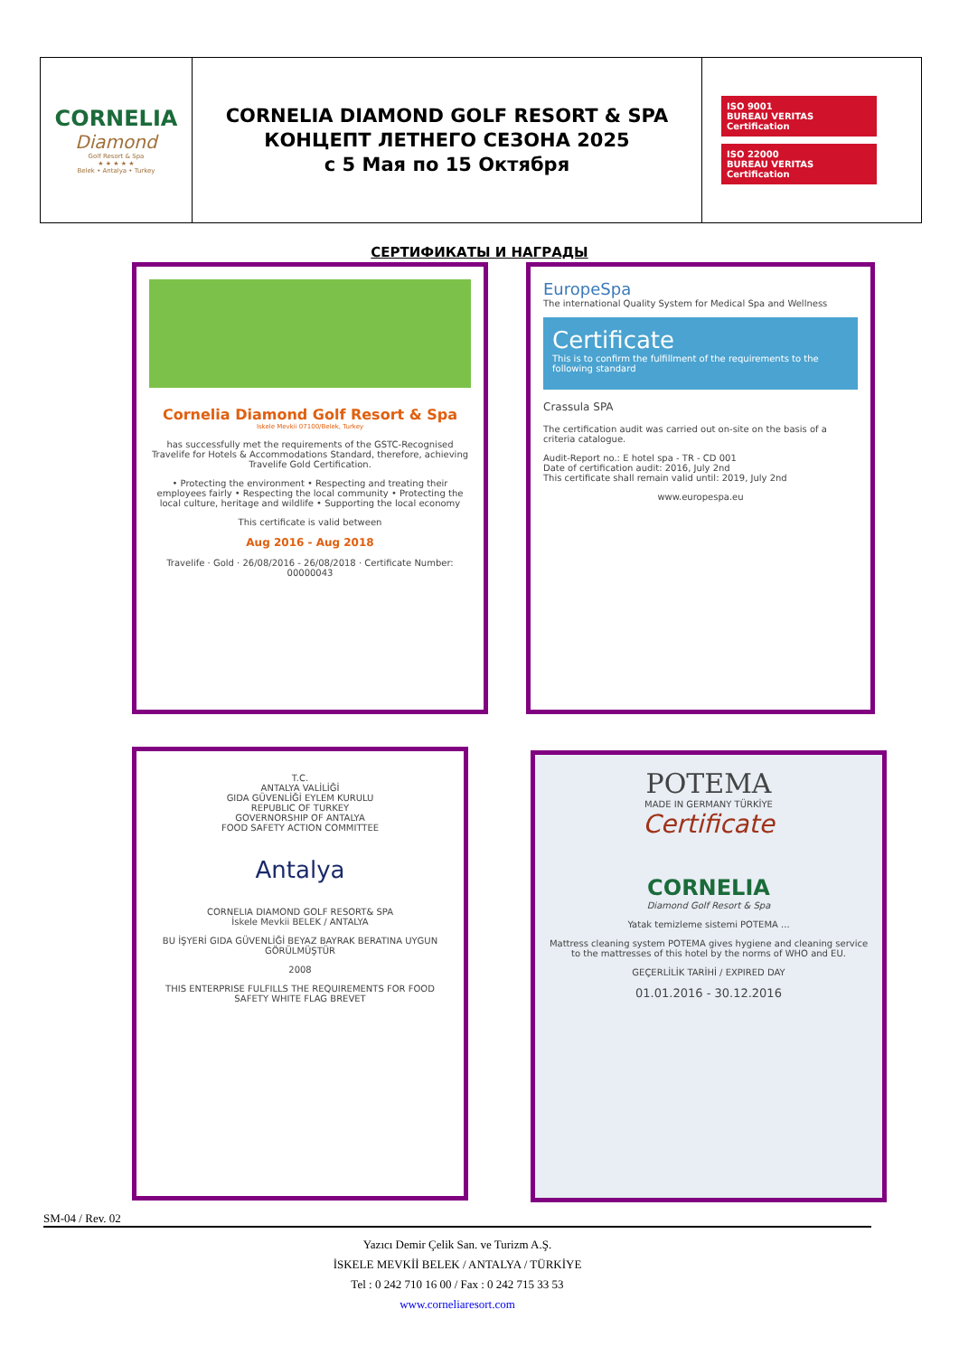| CORNELIA Diamond Golf Resort & Spa ★ ★ ★ ★ ★ Belek • Antalya • Turkey | CORNELIA DIAMOND GOLF RESORT & SPA КОНЦЕПТ ЛЕТНЕГО СЕЗОНА 2025 с 5 Мая по 15 Октября | ISO 9001 BUREAU VERITAS Certification ISO 22000 BUREAU VERITAS Certification |
СЕРТИФИКАТЫ И НАГРАДЫ
Cornelia Diamond Golf Resort & Spa
Iskele Mevkii 07100/Belek, Turkey
has successfully met the requirements of the GSTC-Recognised Travelife for Hotels & Accommodations Standard, therefore, achieving Travelife Gold Certification.
• Protecting the environment • Respecting and treating their employees fairly • Respecting the local community • Protecting the local culture, heritage and wildlife • Supporting the local economy
This certificate is valid between
Aug 2016 - Aug 2018
Travelife · Gold · 26/08/2016 - 26/08/2018 · Certificate Number: 00000043
EuropeSpa
The international Quality System for Medical Spa and Wellness
Certificate
This is to confirm the fulfillment of the requirements to the following standard
Crassula SPA
The certification audit was carried out on-site on the basis of a criteria catalogue.
Audit-Report no.: E hotel spa - TR - CD 001
Date of certification audit: 2016, July 2nd
This certificate shall remain valid until: 2019, July 2nd
www.europespa.eu
T.C.
ANTALYA VALİLİĞİ
GIDA GÜVENLİĞİ EYLEM KURULU
REPUBLIC OF TURKEY
GOVERNORSHIP OF ANTALYA
FOOD SAFETY ACTION COMMITTEE
Antalya
CORNELIA DIAMOND GOLF RESORT& SPA
İskele Mevkii BELEK / ANTALYA
BU İŞYERİ GIDA GÜVENLİĞİ BEYAZ BAYRAK BERATINA UYGUN GÖRÜLMÜŞTÜR
2008
THIS ENTERPRISE FULFILLS THE REQUIREMENTS FOR FOOD SAFETY WHITE FLAG BREVET
POTEMA
MADE IN GERMANY TÜRKİYE
Certificate
CORNELIA
Diamond Golf Resort & Spa
Yatak temizleme sistemi POTEMA ...
Mattress cleaning system POTEMA gives hygiene and cleaning service to the mattresses of this hotel by the norms of WHO and EU.
GEÇERLİLİK TARİHİ / EXPIRED DAY
01.01.2016 - 30.12.2016
SM-04 / Rev. 02
Yazıcı Demir Çelik San. ve Turizm A.Ş.
İSKELE MEVKİİ BELEK / ANTALYA / TÜRKİYE
Tel : 0 242 710 16 00 / Fax : 0 242 715 33 53
www.corneliaresort.com